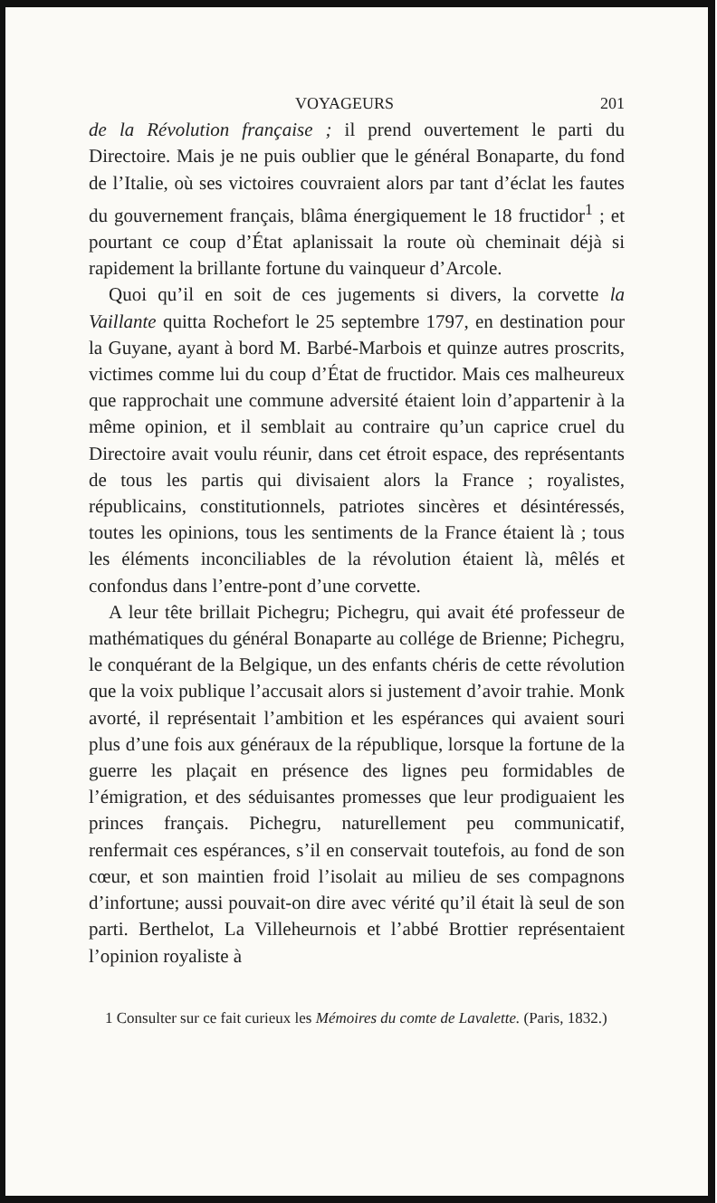VOYAGEURS 201
de la Révolution française ; il prend ouvertement le parti du Directoire. Mais je ne puis oublier que le général Bonaparte, du fond de l’Italie, où ses victoires couvraient alors par tant d’éclat les fautes du gouvernement français, blâma énergiquement le 18 fructidor<sup>1</sup> ; et pourtant ce coup d’État aplanissait la route où cheminait déjà si rapidement la brillante fortune du vainqueur d’Arcole.
Quoi qu’il en soit de ces jugements si divers, la corvette la Vaillante quitta Rochefort le 25 septembre 1797, en destination pour la Guyane, ayant à bord M. Barbé-Marbois et quinze autres proscrits, victimes comme lui du coup d’État de fructidor. Mais ces malheureux que rapprochait une commune adversité étaient loin d’appartenir à la même opinion, et il semblait au contraire qu’un caprice cruel du Directoire avait voulu réunir, dans cet étroit espace, des représentants de tous les partis qui divisaient alors la France ; royalistes, républicains, constitutionnels, patriotes sincères et désintéressés, toutes les opinions, tous les sentiments de la France étaient là ; tous les éléments inconciliables de la révolution étaient là, mêlés et confondus dans l’entre-pont d’une corvette.
A leur tête brillait Pichegru; Pichegru, qui avait été professeur de mathématiques du général Bonaparte au collége de Brienne; Pichegru, le conquérant de la Belgique, un des enfants chéris de cette révolution que la voix publique l’accusait alors si justement d’avoir trahie. Monk avorté, il représentait l’ambition et les espérances qui avaient souri plus d’une fois aux généraux de la république, lorsque la fortune de la guerre les plaçait en présence des lignes peu formidables de l’émigration, et des séduisantes promesses que leur prodiguaient les princes français. Pichegru, naturellement peu communicatif, renfermait ces espérances, s’il en conservait toutefois, au fond de son cœur, et son maintien froid l’isolait au milieu de ses compagnons d’infortune; aussi pouvait-on dire avec vérité qu’il était là seul de son parti. Berthelot, La Villeheurnois et l’abbé Brottier représentaient l’opinion royaliste à
1 Consulter sur ce fait curieux les Mémoires du comte de Lavalette. (Paris, 1832.)